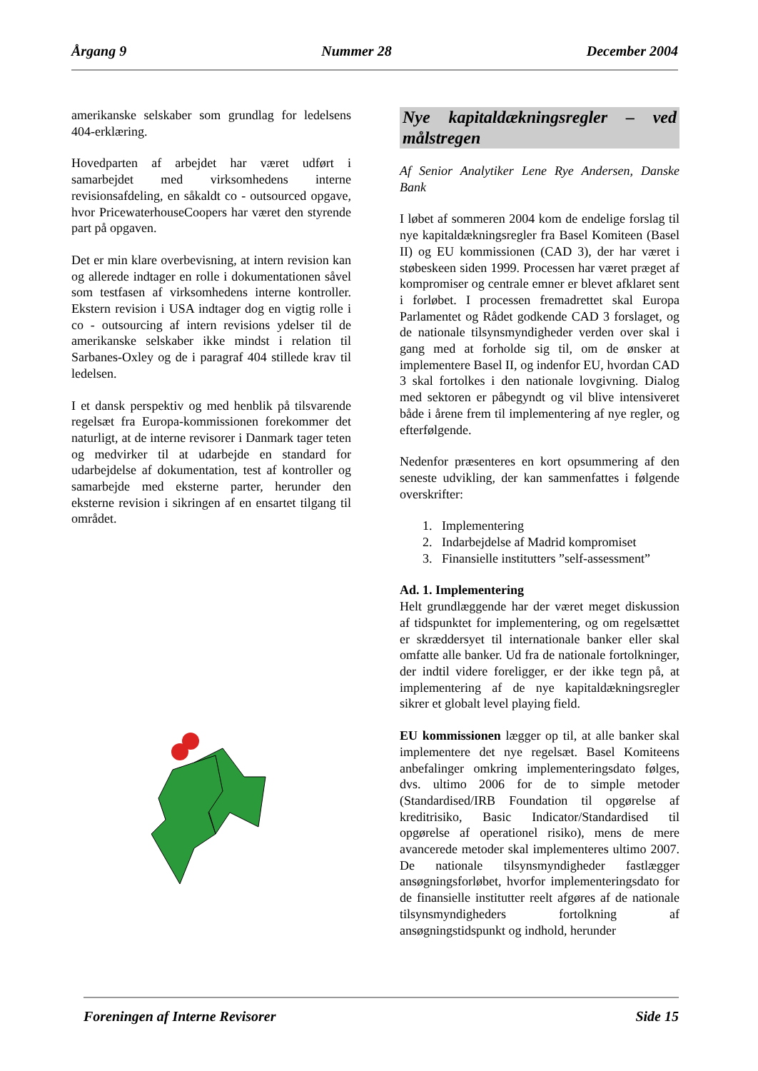Årgang 9 Nummer 28 December 2004
amerikanske selskaber som grundlag for ledelsens 404-erklæring.
Hovedparten af arbejdet har været udført i samarbejdet med virksomhedens interne revisionsafdeling, en såkaldt co - outsourced opgave, hvor PricewaterhouseCoopers har været den styrende part på opgaven.
Det er min klare overbevisning, at intern revision kan og allerede indtager en rolle i dokumentationen såvel som testfasen af virksomhedens interne kontroller. Ekstern revision i USA indtager dog en vigtig rolle i co - outsourcing af intern revisions ydelser til de amerikanske selskaber ikke mindst i relation til Sarbanes-Oxley og de i paragraf 404 stillede krav til ledelsen.
I et dansk perspektiv og med henblik på tilsvarende regelsæt fra Europa-kommissionen forekommer det naturligt, at de interne revisorer i Danmark tager teten og medvirker til at udarbejde en standard for udarbejdelse af dokumentation, test af kontroller og samarbejde med eksterne parter, herunder den eksterne revision i sikringen af en ensartet tilgang til området.
Nye kapitaldækningsregler – ved målstregen
Af Senior Analytiker Lene Rye Andersen, Danske Bank
I løbet af sommeren 2004 kom de endelige forslag til nye kapitaldækningsregler fra Basel Komiteen (Basel II) og EU kommissionen (CAD 3), der har været i støbeskeen siden 1999. Processen har været præget af kompromiser og centrale emner er blevet afklaret sent i forløbet. I processen fremadrettet skal Europa Parlamentet og Rådet godkende CAD 3 forslaget, og de nationale tilsynsmyndigheder verden over skal i gang med at forholde sig til, om de ønsker at implementere Basel II, og indenfor EU, hvordan CAD 3 skal fortolkes i den nationale lovgivning. Dialog med sektoren er påbegyndt og vil blive intensiveret både i årene frem til implementering af nye regler, og efterfølgende.
Nedenfor præsenteres en kort opsummering af den seneste udvikling, der kan sammenfattes i følgende overskrifter:
1. Implementering
2. Indarbejdelse af Madrid kompromiset
3. Finansielle institutters ”self-assessment”
Ad. 1. Implementering
Helt grundlæggende har der været meget diskussion af tidspunktet for implementering, og om regelsættet er skræddersyet til internationale banker eller skal omfatte alle banker. Ud fra de nationale fortolkninger, der indtil videre foreligger, er der ikke tegn på, at implementering af de nye kapitaldækningsregler sikrer et globalt level playing field.
EU kommissionen lægger op til, at alle banker skal implementere det nye regelsæt. Basel Komiteens anbefalinger omkring implementeringsdato følges, dvs. ultimo 2006 for de to simple metoder (Standardised/IRB Foundation til opgørelse af kreditrisiko, Basic Indicator/Standardised til opgørelse af operationel risiko), mens de mere avancerede metoder skal implementeres ultimo 2007. De nationale tilsynsmyndigheder fastlægger ansøgningsforløbet, hvorfor implementeringsdato for de finansielle institutter reelt afgøres af de nationale tilsynsmyndigheders fortolkning af ansøgningstidspunkt og indhold, herunder
Foreningen af Interne Revisorer Side 15